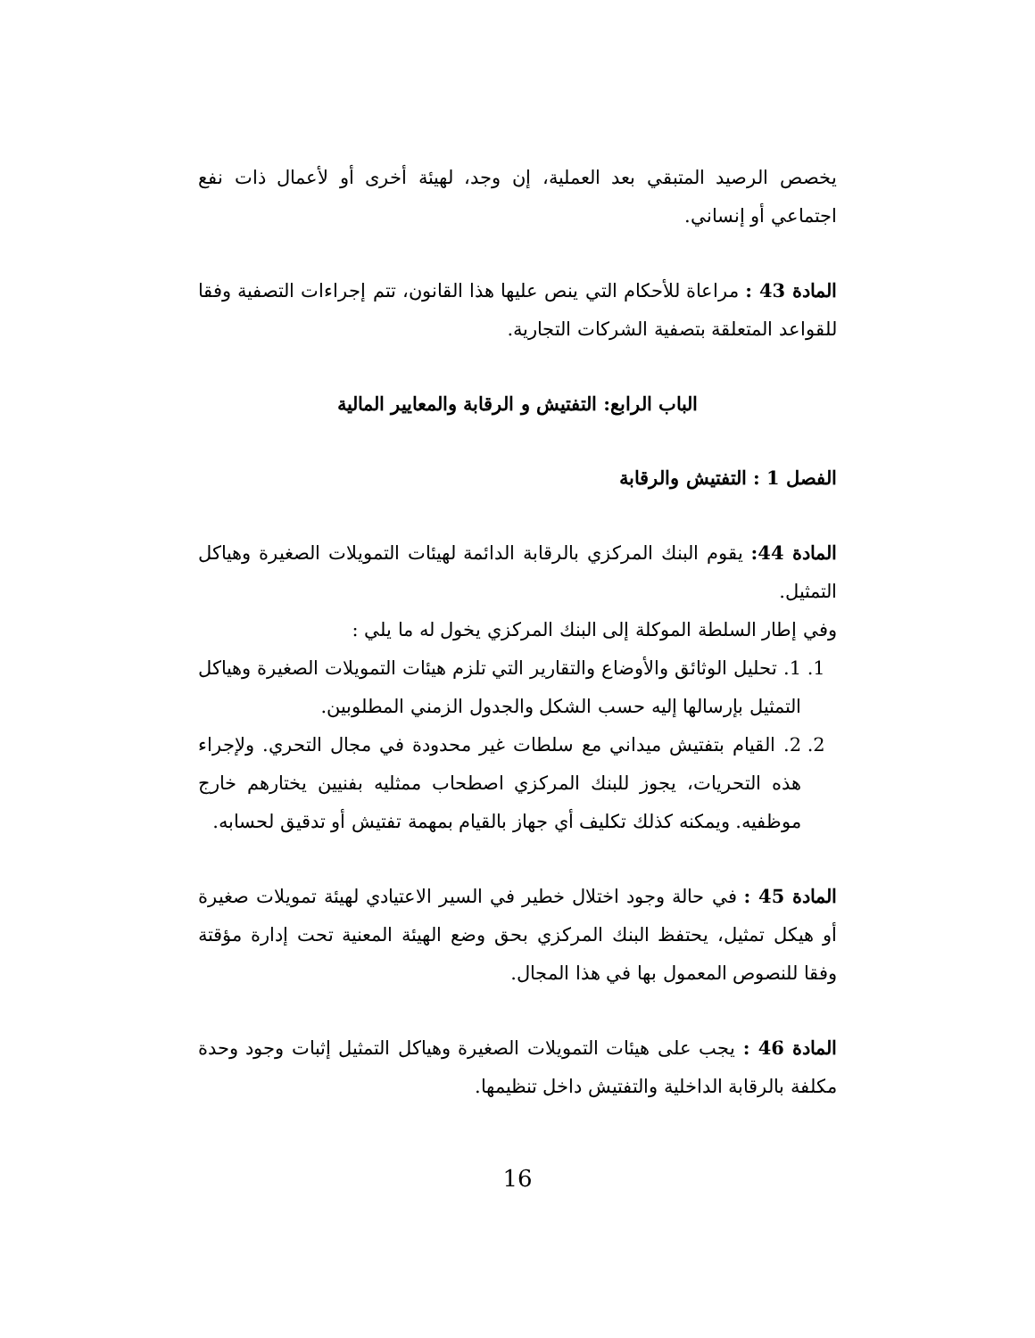يخصص الرصيد المتبقي بعد العملية، إن وجد، لهيئة أخرى أو لأعمال ذات نفع اجتماعي أو إنساني.
المادة 43 : مراعاة للأحكام التي ينص عليها هذا القانون، تتم إجراءات التصفية وفقا للقواعد المتعلقة بتصفية الشركات التجارية.
الباب الرابع: التفتيش و الرقابة والمعايير المالية
الفصل 1 : التفتيش والرقابة
المادة 44: يقوم البنك المركزي بالرقابة الدائمة لهيئات التمويلات الصغيرة وهياكل التمثيل.
وفي إطار السلطة الموكلة إلى البنك المركزي يخول له ما يلي :
1. 1. تحليل الوثائق والأوضاع والتقارير التي تلزم هيئات التمويلات الصغيرة وهياكل التمثيل بإرسالها إليه حسب الشكل والجدول الزمني المطلوبين.
2. 2. القيام بتفتيش ميداني مع سلطات غير محدودة في مجال التحري. ولإجراء هذه التحريات، يجوز للبنك المركزي اصطحاب ممثليه بفنيين يختارهم خارج موظفيه. ويمكنه كذلك تكليف أي جهاز بالقيام بمهمة تفتيش أو تدقيق لحسابه.
المادة 45 : في حالة وجود اختلال خطير في السير الاعتيادي لهيئة تمويلات صغيرة أو هيكل تمثيل، يحتفظ البنك المركزي بحق وضع الهيئة المعنية تحت إدارة مؤقتة وفقا للنصوص المعمول بها في هذا المجال.
المادة 46 : يجب على هيئات التمويلات الصغيرة وهياكل التمثيل إثبات وجود وحدة مكلفة بالرقابة الداخلية والتفتيش داخل تنظيمها.
16